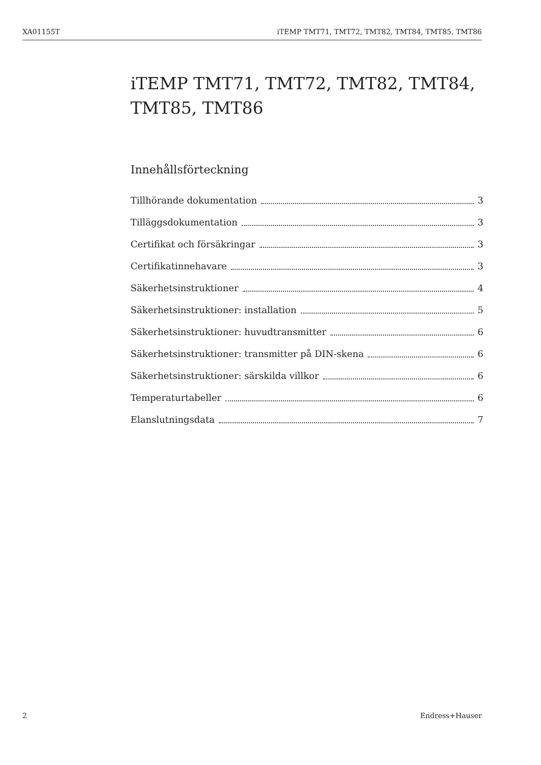XA01155T iTEMP TMT71, TMT72, TMT82, TMT84, TMT85, TMT86
iTEMP TMT71, TMT72, TMT82, TMT84,
TMT85, TMT86
Innehållsförteckning
Tillhörande dokumentation 3
Tilläggsdokumentation 3
Certifikat och försäkringar 3
Certifikatinnehavare 3
Säkerhetsinstruktioner 4
Säkerhetsinstruktioner: installation 5
Säkerhetsinstruktioner: huvudtransmitter 6
Säkerhetsinstruktioner: transmitter på DIN-skena 6
Säkerhetsinstruktioner: särskilda villkor 6
Temperaturtabeller 6
Elanslutningsdata 7
2 Endress+Hauser